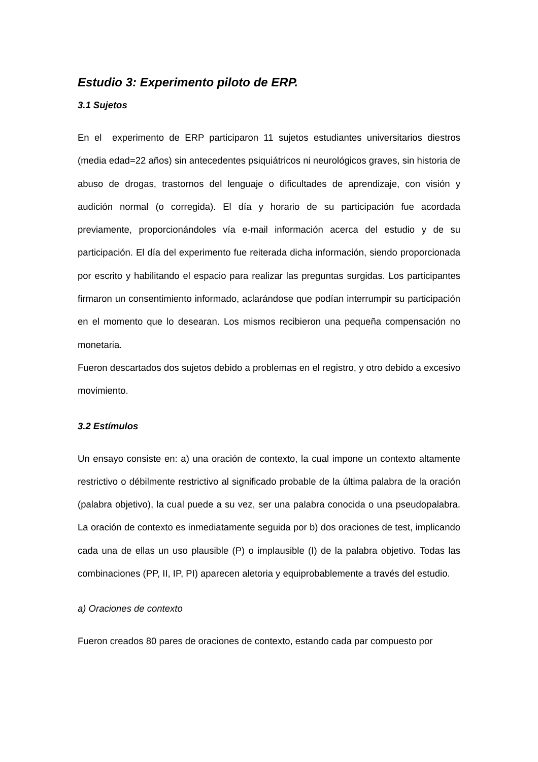Estudio 3: Experimento piloto de ERP.
3.1 Sujetos
En el experimento de ERP participaron 11 sujetos estudiantes universitarios diestros (media edad=22 años) sin antecedentes psiquiátricos ni neurológicos graves, sin historia de abuso de drogas, trastornos del lenguaje o dificultades de aprendizaje, con visión y audición normal (o corregida). El día y horario de su participación fue acordada previamente, proporcionándoles vía e-mail información acerca del estudio y de su participación. El día del experimento fue reiterada dicha información, siendo proporcionada por escrito y habilitando el espacio para realizar las preguntas surgidas. Los participantes firmaron un consentimiento informado, aclarándose que podían interrumpir su participación en el momento que lo desearan. Los mismos recibieron una pequeña compensación no monetaria.
Fueron descartados dos sujetos debido a problemas en el registro, y otro debido a excesivo movimiento.
3.2 Estímulos
Un ensayo consiste en: a) una oración de contexto, la cual impone un contexto altamente restrictivo o débilmente restrictivo al significado probable de la última palabra de la oración (palabra objetivo), la cual puede a su vez, ser una palabra conocida o una pseudopalabra. La oración de contexto es inmediatamente seguida por b) dos oraciones de test, implicando cada una de ellas un uso plausible (P) o implausible (I) de la palabra objetivo. Todas las combinaciones (PP, II, IP, PI) aparecen aletoria y equiprobablemente a través del estudio.
a) Oraciones de contexto
Fueron creados 80 pares de oraciones de contexto, estando cada par compuesto por